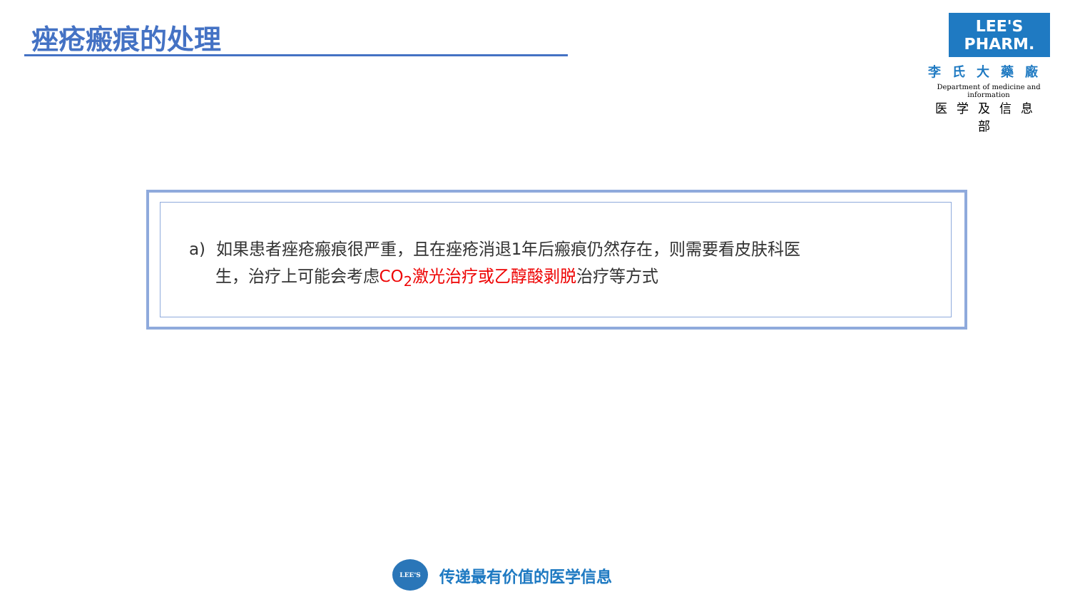痤疮瘢痕的处理
LEE'S PHARM.
李氏大藥廠
Department of medicine and information
医学及信息部
a) 如果患者痤疮瘢痕很严重，且在痤疮消退1年后瘢痕仍然存在，则需要看皮肤科医
生，治疗上可能会考虑CO<sub>2</sub>激光治疗或乙醇酸剥脱治疗等方式
LEE'S
传递最有价值的医学信息